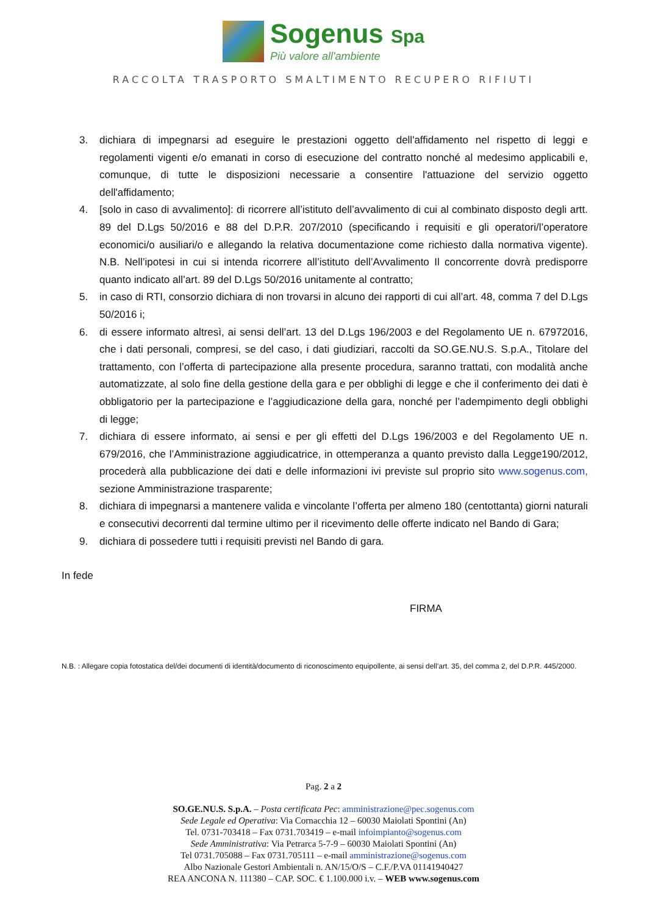Sogenus Spa
Più valore all'ambiente
RACCOLTA TRASPORTO SMALTIMENTO RECUPERO RIFIUTI
3. dichiara di impegnarsi ad eseguire le prestazioni oggetto dell'affidamento nel rispetto di leggi e regolamenti vigenti e/o emanati in corso di esecuzione del contratto nonché al medesimo applicabili e, comunque, di tutte le disposizioni necessarie a consentire l'attuazione del servizio oggetto dell'affidamento;
4. [solo in caso di avvalimento]: di ricorrere all’istituto dell’avvalimento di cui al combinato disposto degli artt. 89 del D.Lgs 50/2016 e 88 del D.P.R. 207/2010 (specificando i requisiti e gli operatori/l’operatore economici/o ausiliari/o e allegando la relativa documentazione come richiesto dalla normativa vigente). N.B. Nell’ipotesi in cui si intenda ricorrere all’istituto dell’Avvalimento Il concorrente dovrà predisporre quanto indicato all’art. 89 del D.Lgs 50/2016 unitamente al contratto;
5. in caso di RTI, consorzio dichiara di non trovarsi in alcuno dei rapporti di cui all’art. 48, comma 7 del D.Lgs 50/2016 i;
6. di essere informato altresì, ai sensi dell’art. 13 del D.Lgs 196/2003 e del Regolamento UE n. 67972016, che i dati personali, compresi, se del caso, i dati giudiziari, raccolti da SO.GE.NU.S. S.p.A., Titolare del trattamento, con l’offerta di partecipazione alla presente procedura, saranno trattati, con modalità anche automatizzate, al solo fine della gestione della gara e per obblighi di legge e che il conferimento dei dati è obbligatorio per la partecipazione e l’aggiudicazione della gara, nonché per l’adempimento degli obblighi di legge;
7. dichiara di essere informato, ai sensi e per gli effetti del D.Lgs 196/2003 e del Regolamento UE n. 679/2016, che l’Amministrazione aggiudicatrice, in ottemperanza a quanto previsto dalla Legge190/2012, procederà alla pubblicazione dei dati e delle informazioni ivi previste sul proprio sito www.sogenus.com, sezione Amministrazione trasparente;
8. dichiara di impegnarsi a mantenere valida e vincolante l’offerta per almeno 180 (centottanta) giorni naturali e consecutivi decorrenti dal termine ultimo per il ricevimento delle offerte indicato nel Bando di Gara;
9. dichiara di possedere tutti i requisiti previsti nel Bando di gara.
In fede
FIRMA
N.B. : Allegare copia fotostatica del/dei documenti di identità/documento di riconoscimento equipollente, ai sensi dell’art. 35, del comma 2, del D.P.R. 445/2000.
Pag. 2 a 2
SO.GE.NU.S. S.p.A. – Posta certificata Pec: amministrazione@pec.sogenus.com
Sede Legale ed Operativa: Via Cornacchia 12 – 60030 Maiolati Spontini (An)
Tel. 0731-703418 – Fax 0731.703419 – e-mail infoimpianto@sogenus.com
Sede Amministrativa: Via Petrarca 5-7-9 – 60030 Maiolati Spontini (An)
Tel 0731.705088 – Fax 0731.705111 – e-mail amministrazione@sogenus.com
Albo Nazionale Gestori Ambientali n. AN/15/O/S – C.F./P.VA 01141940427
REA ANCONA N. 111380 – CAP. SOC. € 1.100.000 i.v. – WEB www.sogenus.com